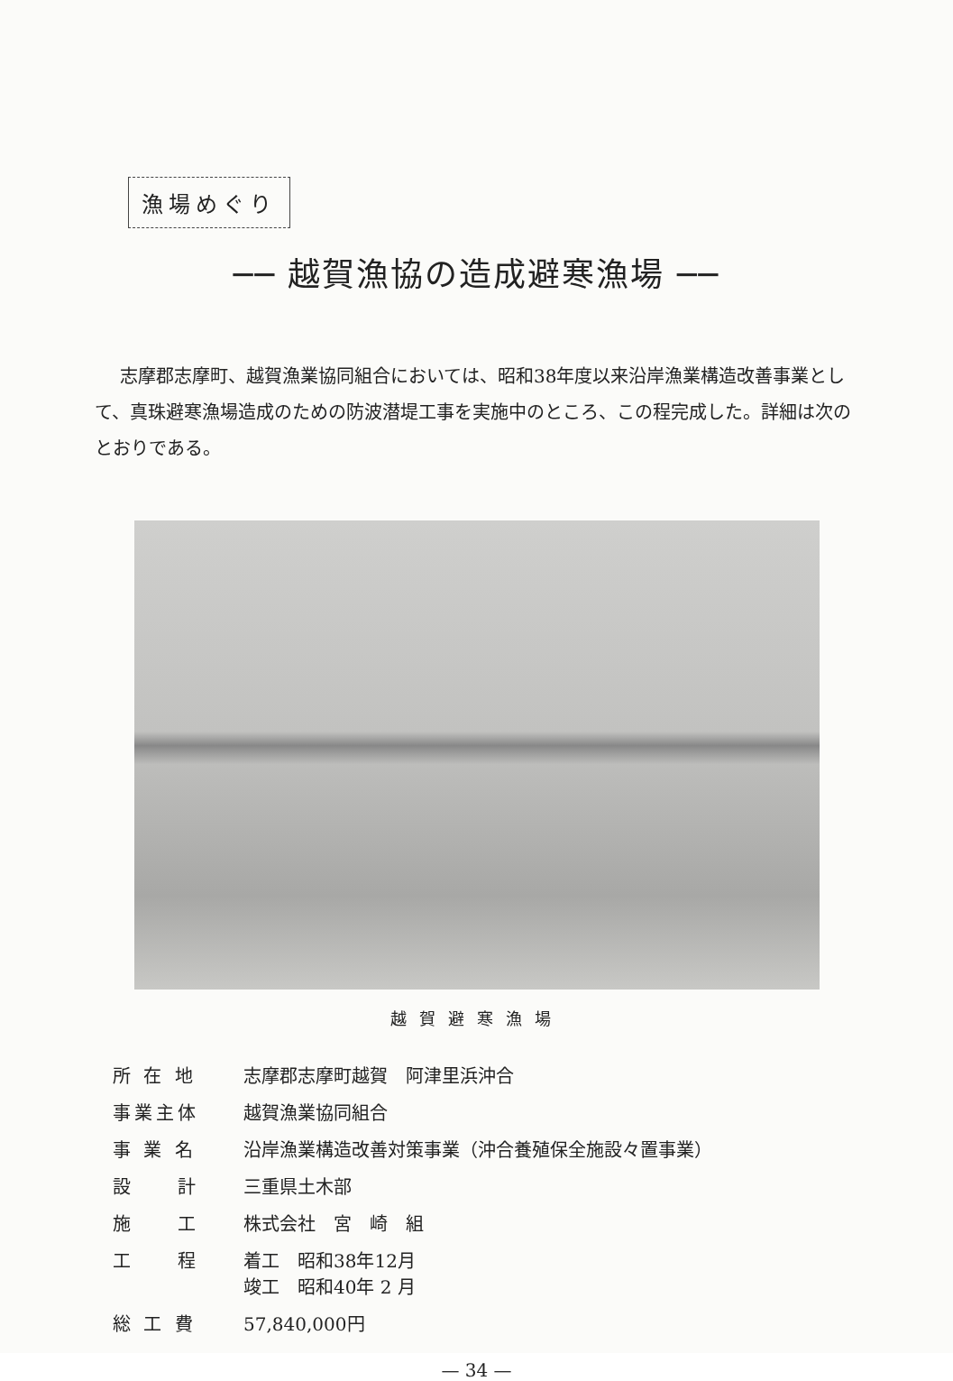漁場めぐり
── 越賀漁協の造成避寒漁場 ──
志摩郡志摩町、越賀漁業協同組合においては、昭和38年度以来沿岸漁業構造改善事業として、真珠避寒漁場造成のための防波潜堤工事を実施中のところ、この程完成した。詳細は次のとおりである。
越賀避寒漁場
| 所 在 地 | 志摩郡志摩町越賀 阿津里浜沖合 |
| 事業主体 | 越賀漁業協同組合 |
| 事 業 名 | 沿岸漁業構造改善対策事業（沖合養殖保全施設々置事業） |
| 設 計 | 三重県土木部 |
| 施 工 | 株式会社 宮 崎 組 |
| 工 程 | 着工 昭和38年12月 竣工 昭和40年 2 月 |
| 総 工 費 | 57,840,000円 |
— 34 —